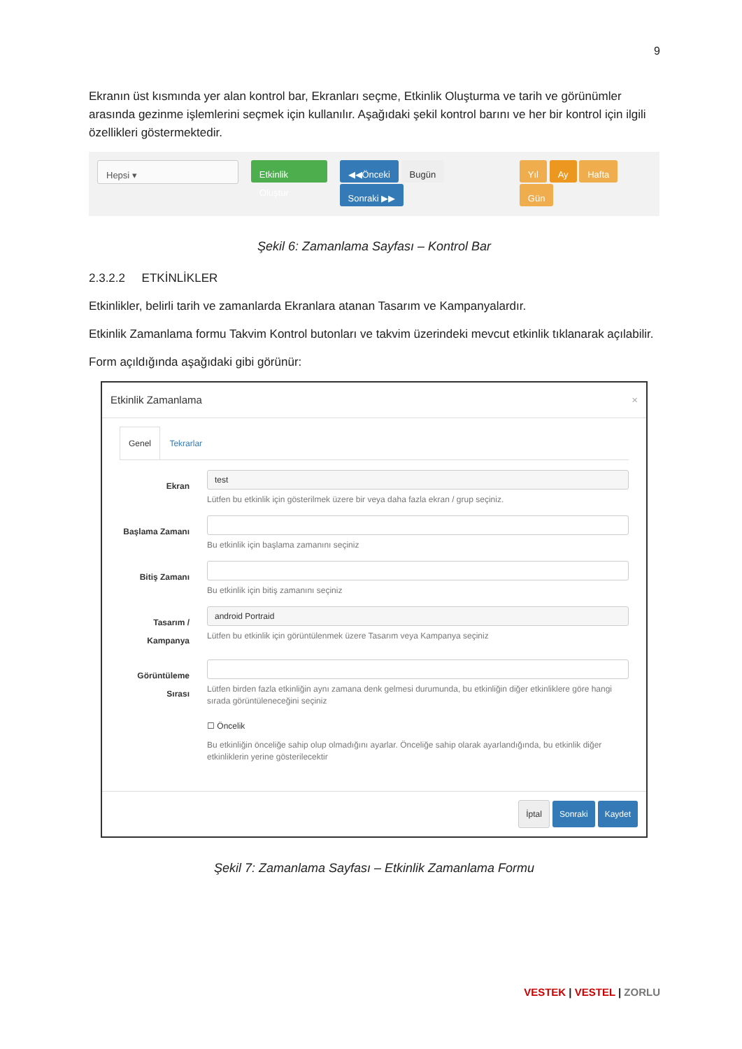9
Ekranın üst kısmında yer alan kontrol bar, Ekranları seçme, Etkinlik Oluşturma ve tarih ve görünümler arasında gezinme işlemlerini seçmek için kullanılır. Aşağıdaki şekil kontrol barını ve her bir kontrol için ilgili özellikleri göstermektedir.
Hepsi ▾ Etkinlik Oluştur ◀◀Önceki Bugün Sonraki ▶▶ Yıl Ay Hafta Gün
Şekil 6: Zamanlama Sayfası – Kontrol Bar
2.3.2.2 ETKİNLİKLER
Etkinlikler, belirli tarih ve zamanlarda Ekranlara atanan Tasarım ve Kampanyalardır.
Etkinlik Zamanlama formu Takvim Kontrol butonları ve takvim üzerindeki mevcut etkinlik tıklanarak açılabilir.
Form açıldığında aşağıdaki gibi görünür:
Etkinlik Zamanlama ×
Genel Tekrarlar
Ekran
test
Lütfen bu etkinlik için gösterilmek üzere bir veya daha fazla ekran / grup seçiniz.
Başlama Zamanı
Bu etkinlik için başlama zamanını seçiniz
Bitiş Zamanı
Bu etkinlik için bitiş zamanını seçiniz
Tasarım / Kampanya
android Portraid
Lütfen bu etkinlik için görüntülenmek üzere Tasarım veya Kampanya seçiniz
Görüntüleme Sırası
Lütfen birden fazla etkinliğin aynı zamana denk gelmesi durumunda, bu etkinliğin diğer etkinliklere göre hangi sırada görüntüleneceğini seçiniz
☐ Öncelik
Bu etkinliğin önceliğe sahip olup olmadığını ayarlar. Önceliğe sahip olarak ayarlandığında, bu etkinlik diğer etkinliklerin yerine gösterilecektir
İptal Sonraki Kaydet
Şekil 7: Zamanlama Sayfası – Etkinlik Zamanlama Formu
VESTEK | VESTEL | ZORLU